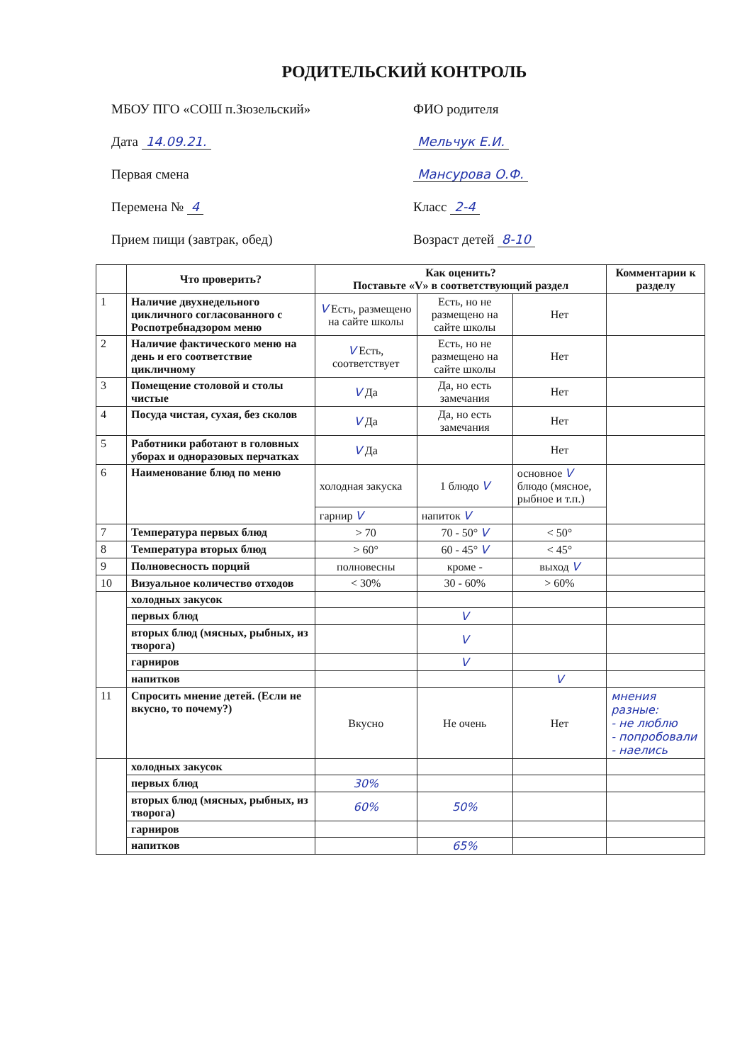РОДИТЕЛЬСКИЙ КОНТРОЛЬ
МБОУ ПГО «СОШ п.Зюзельский»
Дата 14.09.21.
Первая смена
Перемена № 4
Прием пищи (завтрак, обед)
ФИО родителя
Мельчук Е.И.
Мансурова О.Ф.
Класс 2-4
Возраст детей 8-10
| | Что проверить? | Как оценить? Поставьте «V» в соответствующий раздел | | | Комментарии к разделу |
| --- | --- | --- | --- | --- | --- |
| 1 | Наличие двухнедельного цикличного согласованного с Роспотребнадзором меню | V Есть, размещено на сайте школы | Есть, но не размещено на сайте школы | Нет | |
| 2 | Наличие фактического меню на день и его соответствие цикличному | V Есть, соответствует | Есть, но не размещено на сайте школы | Нет | |
| 3 | Помещение столовой и столы чистые | V Да | Да, но есть замечания | Нет | |
| 4 | Посуда чистая, сухая, без сколов | V Да | Да, но есть замечания | Нет | |
| 5 | Работники работают в головных уборах и одноразовых перчатках | V Да | | Нет | |
| 6 | Наименование блюд по меню | холодная закуска | 1 блюдо V | основное V блюдо (мясное, рыбное и т.п.) | |
| | | гарнир V | напиток V | | |
| 7 | Температура первых блюд | > 70 | 70 - 50° V | < 50° | |
| 8 | Температура вторых блюд | > 60° | 60 - 45° V | < 45° | |
| 9 | Полновесность порций | полновесны | кроме - | выход V | |
| 10 | Визуальное количество отходов | < 30% | 30 - 60% | > 60% | |
| | холодных закусок | | | | |
| | первых блюд | | V | | |
| | вторых блюд (мясных, рыбных, из творога) | | V | | |
| | гарниров | | V | | |
| | напитков | | | V | |
| 11 | Спросить мнение детей. (Если не вкусно, то почему?) | Вкусно | Не очень | Нет | мнения разные: - не люблю - попробовали - наелись |
| | холодных закусок | | | | |
| | первых блюд | 30% | | | |
| | вторых блюд (мясных, рыбных, из творога) | 60% | 50% | | |
| | гарниров | | | | |
| | напитков | | 65% | | |